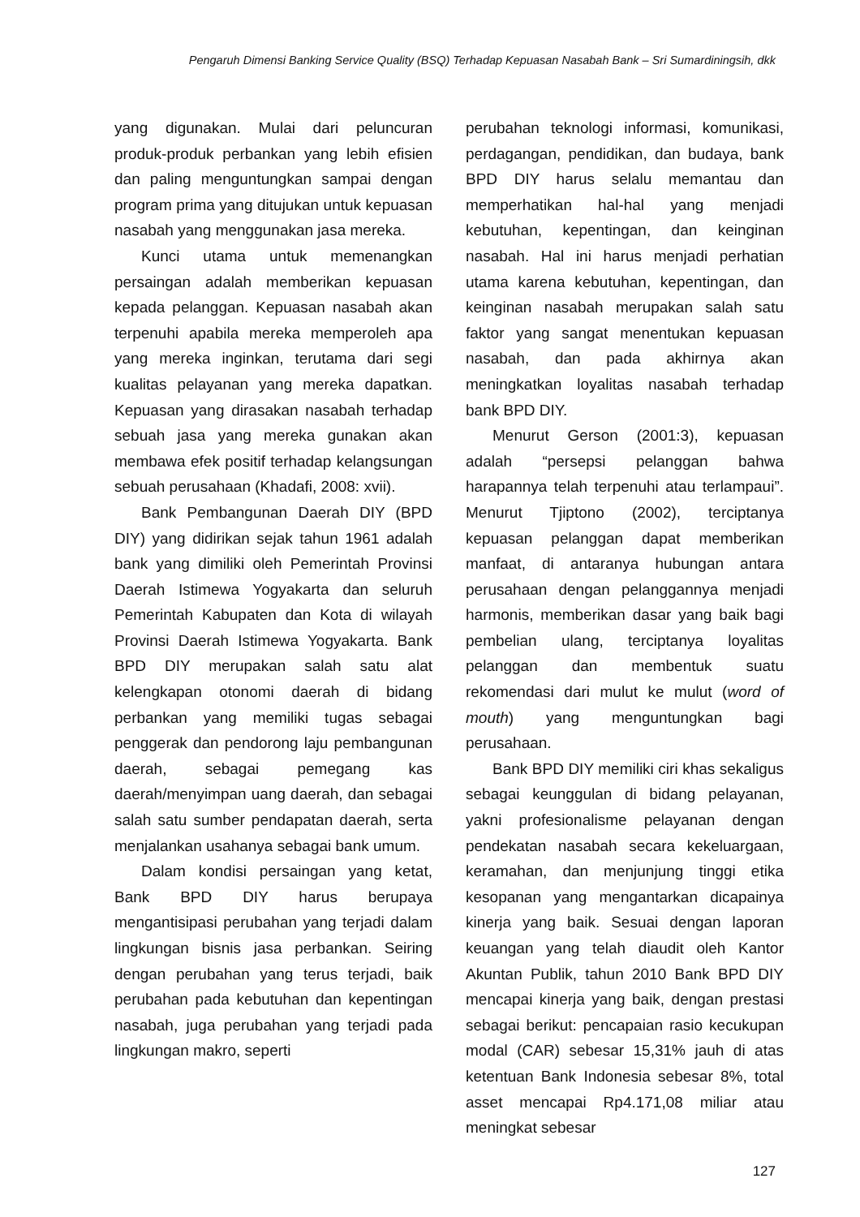Pengaruh Dimensi Banking Service Quality (BSQ) Terhadap Kepuasan Nasabah Bank – Sri Sumardiningsih, dkk
yang digunakan. Mulai dari peluncuran produk-produk perbankan yang lebih efisien dan paling menguntungkan sampai dengan program prima yang ditujukan untuk kepuasan nasabah yang menggunakan jasa mereka.
Kunci utama untuk memenangkan persaingan adalah memberikan kepuasan kepada pelanggan. Kepuasan nasabah akan terpenuhi apabila mereka memperoleh apa yang mereka inginkan, terutama dari segi kualitas pelayanan yang mereka dapatkan. Kepuasan yang dirasakan nasabah terhadap sebuah jasa yang mereka gunakan akan membawa efek positif terhadap kelangsungan sebuah perusahaan (Khadafi, 2008: xvii).
Bank Pembangunan Daerah DIY (BPD DIY) yang didirikan sejak tahun 1961 adalah bank yang dimiliki oleh Pemerintah Provinsi Daerah Istimewa Yogyakarta dan seluruh Pemerintah Kabupaten dan Kota di wilayah Provinsi Daerah Istimewa Yogyakarta. Bank BPD DIY merupakan salah satu alat kelengkapan otonomi daerah di bidang perbankan yang memiliki tugas sebagai penggerak dan pendorong laju pembangunan daerah, sebagai pemegang kas daerah/menyimpan uang daerah, dan sebagai salah satu sumber pendapatan daerah, serta menjalankan usahanya sebagai bank umum.
Dalam kondisi persaingan yang ketat, Bank BPD DIY harus berupaya mengantisipasi perubahan yang terjadi dalam lingkungan bisnis jasa perbankan. Seiring dengan perubahan yang terus terjadi, baik perubahan pada kebutuhan dan kepentingan nasabah, juga perubahan yang terjadi pada lingkungan makro, seperti
perubahan teknologi informasi, komunikasi, perdagangan, pendidikan, dan budaya, bank BPD DIY harus selalu memantau dan memperhatikan hal-hal yang menjadi kebutuhan, kepentingan, dan keinginan nasabah. Hal ini harus menjadi perhatian utama karena kebutuhan, kepentingan, dan keinginan nasabah merupakan salah satu faktor yang sangat menentukan kepuasan nasabah, dan pada akhirnya akan meningkatkan loyalitas nasabah terhadap bank BPD DIY.
Menurut Gerson (2001:3), kepuasan adalah “persepsi pelanggan bahwa harapannya telah terpenuhi atau terlampaui”. Menurut Tjiptono (2002), terciptanya kepuasan pelanggan dapat memberikan manfaat, di antaranya hubungan antara perusahaan dengan pelanggannya menjadi harmonis, memberikan dasar yang baik bagi pembelian ulang, terciptanya loyalitas pelanggan dan membentuk suatu rekomendasi dari mulut ke mulut (word of mouth) yang menguntungkan bagi perusahaan.
Bank BPD DIY memiliki ciri khas sekaligus sebagai keunggulan di bidang pelayanan, yakni profesionalisme pelayanan dengan pendekatan nasabah secara kekeluargaan, keramahan, dan menjunjung tinggi etika kesopanan yang mengantarkan dicapainya kinerja yang baik. Sesuai dengan laporan keuangan yang telah diaudit oleh Kantor Akuntan Publik, tahun 2010 Bank BPD DIY mencapai kinerja yang baik, dengan prestasi sebagai berikut: pencapaian rasio kecukupan modal (CAR) sebesar 15,31% jauh di atas ketentuan Bank Indonesia sebesar 8%, total asset mencapai Rp4.171,08 miliar atau meningkat sebesar
127